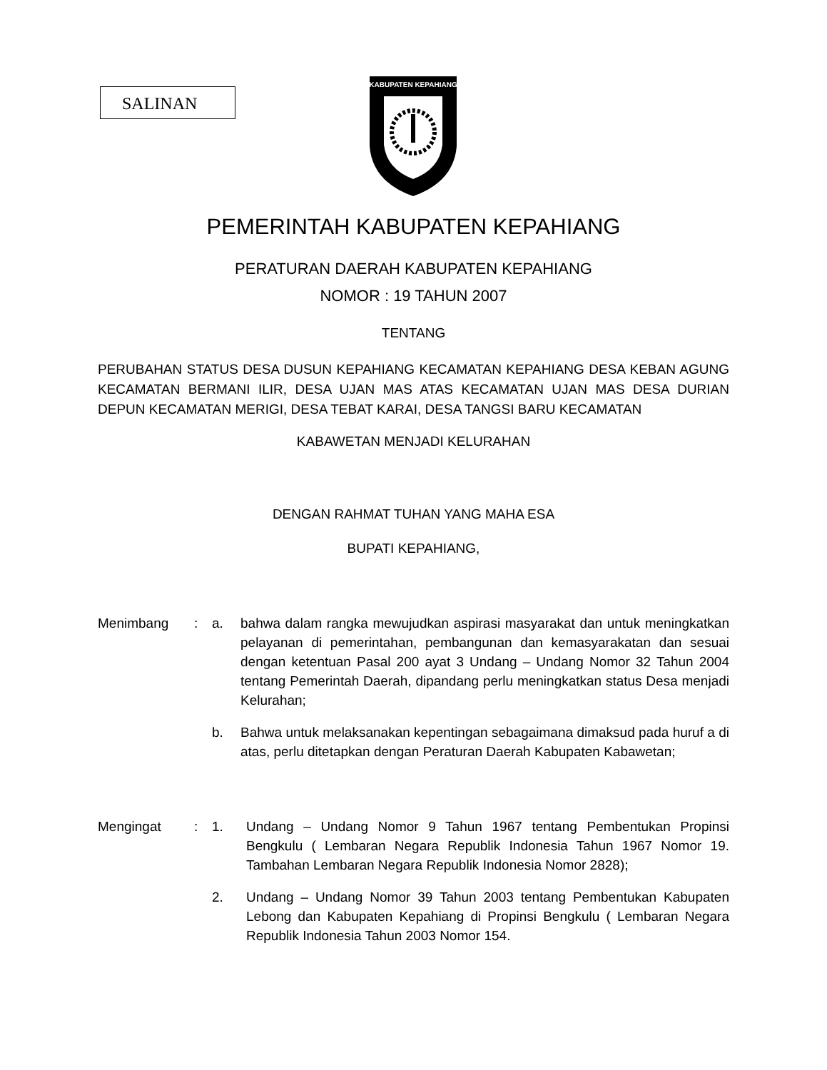SALINAN
KABUPATEN KEPAHIANG
PEMERINTAH KABUPATEN KEPAHIANG
PERATURAN DAERAH KABUPATEN KEPAHIANG
NOMOR : 19 TAHUN 2007
TENTANG
PERUBAHAN STATUS DESA DUSUN KEPAHIANG KECAMATAN KEPAHIANG DESA KEBAN AGUNG KECAMATAN BERMANI ILIR, DESA UJAN MAS ATAS KECAMATAN UJAN MAS DESA DURIAN DEPUN KECAMATAN MERIGI, DESA TEBAT KARAI, DESA TANGSI BARU KECAMATAN
KABAWETAN MENJADI KELURAHAN
DENGAN RAHMAT TUHAN YANG MAHA ESA
BUPATI KEPAHIANG,
Menimbang : a. bahwa dalam rangka mewujudkan aspirasi masyarakat dan untuk meningkatkan pelayanan di pemerintahan, pembangunan dan kemasyarakatan dan sesuai dengan ketentuan Pasal 200 ayat 3 Undang – Undang Nomor 32 Tahun 2004 tentang Pemerintah Daerah, dipandang perlu meningkatkan status Desa menjadi Kelurahan;
b. Bahwa untuk melaksanakan kepentingan sebagaimana dimaksud pada huruf a di atas, perlu ditetapkan dengan Peraturan Daerah Kabupaten Kabawetan;
Mengingat : 1. Undang – Undang Nomor 9 Tahun 1967 tentang Pembentukan Propinsi Bengkulu ( Lembaran Negara Republik Indonesia Tahun 1967 Nomor 19. Tambahan Lembaran Negara Republik Indonesia Nomor 2828);
2. Undang – Undang Nomor 39 Tahun 2003 tentang Pembentukan Kabupaten Lebong dan Kabupaten Kepahiang di Propinsi Bengkulu ( Lembaran Negara Republik Indonesia Tahun 2003 Nomor 154.